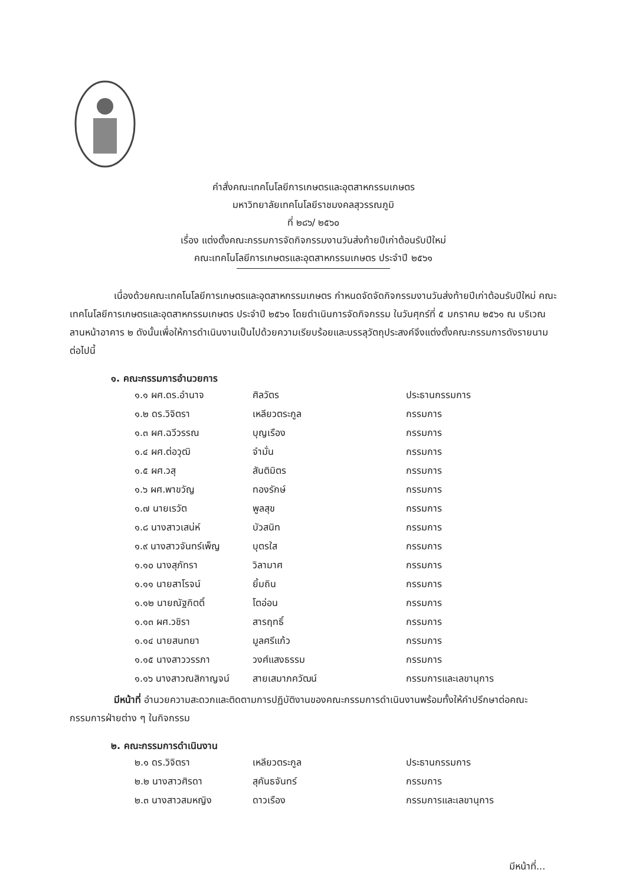คำสั่งคณะเทคโนโลยีการเกษตรและอุตสาหกรรมเกษตร
มหาวิทยาลัยเทคโนโลยีราชมงคลสุวรรณภูมิ
ที่ ๒๘๖/ ๒๕๖๐
เรื่อง แต่งตั้งคณะกรรมการจัดกิจกรรมงานวันส่งท้ายปีเก่าต้อนรับปีใหม่
คณะเทคโนโลยีการเกษตรและอุตสาหกรรมเกษตร ประจำปี ๒๕๖๑
เนื่องด้วยคณะเทคโนโลยีการเกษตรและอุตสาหกรรมเกษตร กำหนดจัดจัดกิจกรรมงานวันส่งท้ายปีเก่าต้อนรับปีใหม่ คณะเทคโนโลยีการเกษตรและอุตสาหกรรมเกษตร ประจำปี ๒๕๖๑ โดยดำเนินการจัดกิจกรรม ในวันศุกร์ที่ ๕ มกราคม ๒๕๖๑ ณ บริเวณลานหน้าอาคาร ๒ ดังนั้นเพื่อให้การดำเนินงานเป็นไปด้วยความเรียบร้อยและบรรลุวัตถุประสงค์จึงแต่งตั้งคณะกรรมการดังรายนามต่อไปนี้
๑. คณะกรรมการอำนวยการ
| ๑.๑ ผศ.ดร.อำนาจ | ศิลวัตร | ประธานกรรมการ |
| ๑.๒ ดร.วิจิตรา | เหลียวตระกูล | กรรมการ |
| ๑.๓ ผศ.ฉวีวรรณ | บุญเรือง | กรรมการ |
| ๑.๔ ผศ.ต่อวุฒิ | จำมั่น | กรรมการ |
| ๑.๕ ผศ.วสุ | สันติมิตร | กรรมการ |
| ๑.๖ ผศ.พาขวัญ | ทองรักษ์ | กรรมการ |
| ๑.๗ นายเรวัต | พูลสุข | กรรมการ |
| ๑.๘ นางสาวเสน่ห์ | บัวสนิท | กรรมการ |
| ๑.๙ นางสาวจันทร์เพ็ญ | บุตรใส | กรรมการ |
| ๑.๑๐ นางสุภัทรา | วิลามาศ | กรรมการ |
| ๑.๑๑ นายสาโรจน์ | ยิ้มถิน | กรรมการ |
| ๑.๑๒ นายณัฐกิตติ์ | โตอ่อน | กรรมการ |
| ๑.๑๓ ผศ.วชิรา | สารฤทธิ์ | กรรมการ |
| ๑.๑๔ นายสนทยา | มูลศรีแก้ว | กรรมการ |
| ๑.๑๕ นางสาววรรภา | วงศ์แสงธรรม | กรรมการ |
| ๑.๑๖ นางสาวณสิกาญจน์ | สายเสมาภควัฒน์ | กรรมการและเลขานุการ |
มีหน้าที่ อำนวยความสะดวกและติดตามการปฏิบัติงานของคณะกรรมการดำเนินงานพร้อมทั้งให้คำปรึกษาต่อคณะกรรมการฝ่ายต่าง ๆ ในกิจกรรม
๒. คณะกรรมการดำเนินงาน
| ๒.๑ ดร.วิจิตรา | เหลียวตระกูล | ประธานกรรมการ |
| ๒.๒ นางสาวศิรดา | สุคันธจันทร์ | กรรมการ |
| ๒.๓ นางสาวสมหญิง | ดาวเรือง | กรรมการและเลขานุการ |
มีหน้าที่...